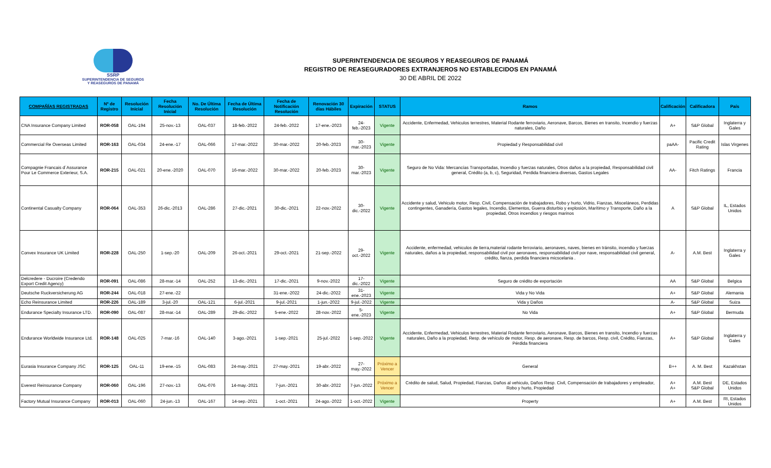SSRP
SUPERINTENDENCIA DE SEGUROS
Y REASEGUROS DE PANAMÁ
SUPERINTENDENCIA DE SEGUROS Y REASEGUROS DE PANAMÁ
REGISTRO DE REASEGURADORES EXTRANJEROS NO ESTABLECIDOS EN PANAMÁ
30 DE ABRIL DE 2022
| COMPAÑÍAS REGISTRADAS | Nº de Registro | Resolución Inicial | Fecha Resolución Inicial | No. De Última Resolución | Fecha de Última Resolución | Fecha de Notificación Resolución | Renovación 30 días Hábiles | Expiración | STATUS | Ramos | Calificación | Calificadora | País |
| --- | --- | --- | --- | --- | --- | --- | --- | --- | --- | --- | --- | --- | --- |
| CNA Insurance Company Limited | ROR-058 | OAL-194 | 25-nov.-13 | OAL-037 | 18-feb.-2022 | 24-feb.-2022 | 17-ene.-2023 | 24-feb.-2023 | Vigente | Accidente, Enfermedad, Vehiculos terrestres, Material Rodante ferroviario, Aeronave, Barcos, Bienes en transito, Incendio y fuerzas naturales, Daño | A+ | S&P Global | Inglaterra y Gales |
| Commercial Re Overseas Limited | ROR-163 | OAL-034 | 24-ene.-17 | OAL-066 | 17-mar.-2022 | 30-mar.-2022 | 20-feb.-2023 | 30-mar.-2023 | Vigente | Propiedad y Responsabilidad civil | paAA- | Pacific Credit Rating | Islas Virgenes |
| Compagnie Francais d´Assurance Pour Le Commerce Exterieur, S.A. | ROR-215 | OAL-021 | 20-ene.-2020 | OAL-070 | 16-mar.-2022 | 30-mar.-2022 | 20-feb.-2023 | 30-mar.-2023 | Vigente | Seguro de No Vida: Mercancías Transportadas, Incendio y fuerzas naturales, Otros daños a la propiedad, Responsabilidad civil general, Crédito (a, b, c), Seguridad, Perdida financiera diversas, Gastos Legales | AA- | Fitch Ratings | Francia |
| Continental Casualty Company | ROR-064 | OAL-353 | 26-dic.-2013 | OAL-286 | 27-dic.-2021 | 30-dic.-2021 | 22-nov.-2022 | 30-dic.-2022 | Vigente | Accidente y salud, Vehiculo motor, Resp. Civil, Compensación de trabajadores, Robo y hurto, Vidrio, Fianzas, Misceláneos, Perdidas contingentes, Ganadería, Gastos legales, Incendio, Elementos, Guerra disturbio y explosión, Marítimo y Transporte, Daño a la propiedad, Otros incendios y riesgos marinos | A | S&P Global | IL, Estados Unidos |
| Convex Insurance UK Limited | ROR-228 | OAL-250 | 1-sep.-20 | OAL-209 | 26-oct.-2021 | 29-oct.-2021 | 21-sep.-2022 | 29-oct.-2022 | Vigente | Accidente, enfermedad, vehiculos de tierra,material rodante ferroviario, aeronaves, naves, bienes en tránsito, incendio y fuerzas naturales, daños a la propiedad, responsabilidad civil por aeronaves, responsabilidad civil por nave, responsabilidad civil general, crédito, fianza, perdida financiera micscelania . | A- | A.M. Best | Inglaterra y Gales |
| Delcredere - Ducroire (Credendo Export Credit Agency) | ROR-091 | OAL-086 | 28-mar.-14 | OAL-252 | 13-dic.-2021 | 17-dic.-2021 | 9-nov.-2022 | 17-dic.-2022 | Vigente | Seguro de crédito de exportación | AA | S&P Global | Belgica |
| Deutsche Ruckversicherung AG | ROR-244 | OAL-018 | 27-ene.-22 | | | 31-ene.-2022 | 24-dic.-2022 | 31-ene.-2023 | Vigente | Vida y No Vida | A+ | S&P Global | Alemania |
| Echo Reinsurance Limited | ROR-226 | OAL-189 | 3-jul.-20 | OAL-121 | 6-jul.-2021 | 9-jul.-2021 | 1-jun.-2022 | 9-jul.-2022 | Vigente | Vida y Daños | A- | S&P Global | Suiza |
| Endurance Specialty Insurance LTD. | ROR-090 | OAL-087 | 28-mar.-14 | OAL-289 | 29-dic.-2022 | 5-ene.-2022 | 28-nov.-2022 | 5-ene.-2023 | Vigente | No Vida | A+ | S&P Global | Bermuda |
| Endurance Worldwide Insurance Ltd. | ROR-148 | OAL-025 | 7-mar.-16 | OAL-140 | 3-ago.-2021 | 1-sep.-2021 | 25-jul.-2022 | 1-sep.-2022 | Vigente | Accidente, Enfermedad, Vehiculos terrestres, Material Rodante ferroviario, Aeronave, Barcos, Bienes en transito, Incendio y fuerzas naturales, Daño a la propiedad, Resp. de vehículo de motor, Resp. de aeronave, Resp. de barcos, Resp. civil, Crédito, Fianzas, Pérdida financiera | A+ | S&P Global | Inglaterra y Gales |
| Eurasia Insurance Company JSC | ROR-125 | OAL-11 | 19-ene.-15 | OAL-083 | 24-may.-2021 | 27-may.-2021 | 19-abr.-2022 | 27-may.-2022 | Próximo a Vencer | General | B++ | A. M. Best | Kazakhstan |
| Everest Reinsurance Company | ROR-060 | OAL-196 | 27-nov.-13 | OAL-076 | 14-may.-2021 | 7-jun.-2021 | 30-abr.-2022 | 7-jun.-2022 | Próximo a Vencer | Crédito de salud, Salud, Propiedad, Fianzas, Daños al vehiculo, Daños Resp. Civil, Compensación de trabajadores y empleador, Robo y hurto, Propiedad | A+ A+ | A.M. Best S&P Global | DE, Estados Unidos |
| Factory Mutual Insurance Company | ROR-013 | OAL-060 | 24-jun.-13 | OAL-167 | 14-sep.-2021 | 1-oct.-2021 | 24-ago.-2022 | 1-oct.-2022 | Vigente | Property | A+ | A.M. Best | RI, Estados Unidos |